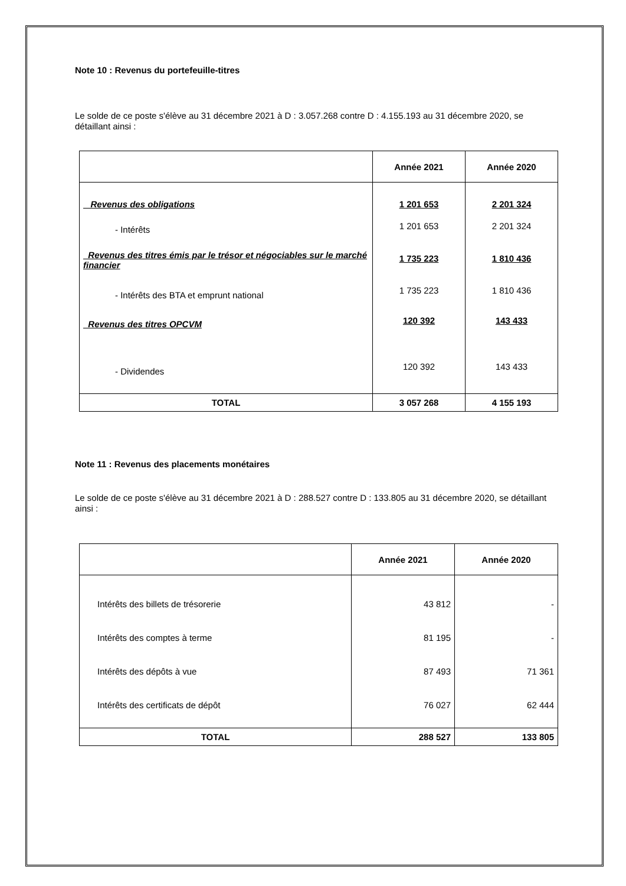Note 10 : Revenus du portefeuille-titres
Le solde de ce poste s'élève au 31 décembre 2021 à D : 3.057.268 contre D : 4.155.193 au 31 décembre 2020, se détaillant ainsi :
| | Année 2021 | Année 2020 |
| --- | --- | --- |
| Revenus des obligations | 1 201 653 | 2 201 324 |
| - Intérêts | 1 201 653 | 2 201 324 |
| Revenus des titres émis par le trésor et négociables sur le marché financier | 1 735 223 | 1 810 436 |
| - Intérêts des BTA et emprunt national | 1 735 223 | 1 810 436 |
| Revenus des titres OPCVM | 120 392 | 143 433 |
| - Dividendes | 120 392 | 143 433 |
| TOTAL | 3 057 268 | 4 155 193 |
Note 11 : Revenus des placements monétaires
Le solde de ce poste s'élève au 31 décembre 2021 à D : 288.527 contre D : 133.805 au 31 décembre 2020, se détaillant ainsi :
| | Année 2021 | Année 2020 |
| --- | --- | --- |
| Intérêts des billets de trésorerie | 43 812 | - |
| Intérêts des comptes à terme | 81 195 | - |
| Intérêts des dépôts à vue | 87 493 | 71 361 |
| Intérêts des certificats de dépôt | 76 027 | 62 444 |
| TOTAL | 288 527 | 133 805 |